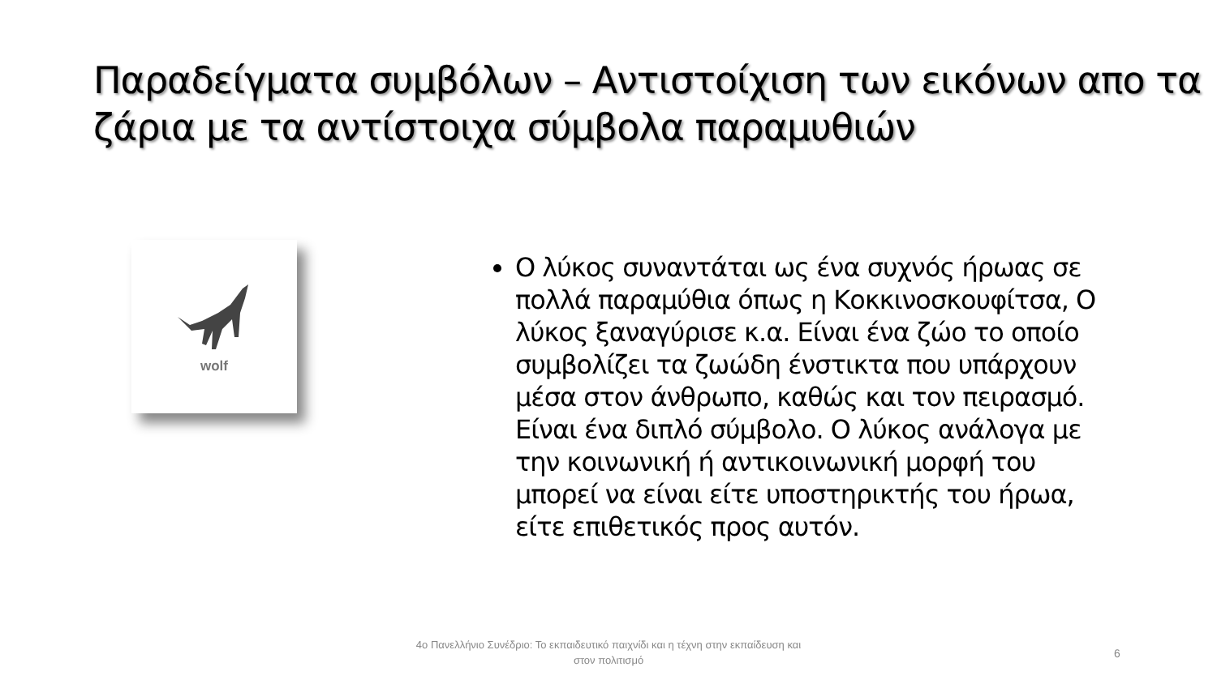Παραδείγματα συμβόλων – Αντιστοίχιση των εικόνων απο τα ζάρια με τα αντίστοιχα σύμβολα παραμυθιών
wolf
Ο λύκος συναντάται ως ένα συχνός ήρωας σε πολλά παραμύθια όπως η Κοκκινοσκουφίτσα, Ο λύκος ξαναγύρισε κ.α. Είναι ένα ζώο το οποίο συμβολίζει τα ζωώδη ένστικτα που υπάρχουν μέσα στον άνθρωπο, καθώς και τον πειρασμό. Είναι ένα διπλό σύμβολο. Ο λύκος ανάλογα με την κοινωνική ή αντικοινωνική μορφή του μπορεί να είναι είτε υποστηρικτής του ήρωα, είτε επιθετικός προς αυτόν.
4ο Πανελλήνιο Συνέδριο: Το εκπαιδευτικό παιχνίδι και η τέχνη στην εκπαίδευση και στον πολιτισμό
6